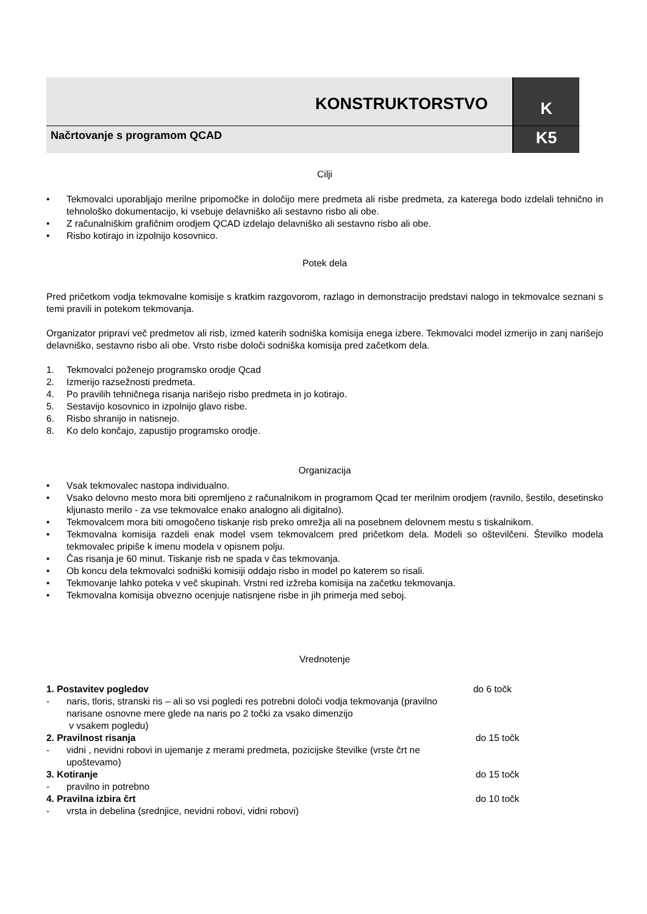KONSTRUKTORSTVO
K
Načrtovanje s programom QCAD
K5
Cilji
• Tekmovalci uporabljajo merilne pripomočke in določijo mere predmeta ali risbe predmeta, za katerega bodo izdelali tehnično in tehnološko dokumentacijo, ki vsebuje delavniško ali sestavno risbo ali obe.
• Z računalniškim grafičnim orodjem QCAD izdelajo delavniško ali sestavno risbo ali obe.
• Risbo kotirajo in izpolnijo kosovnico.
Potek dela
Pred pričetkom vodja tekmovalne komisije s kratkim razgovorom, razlago in demonstracijo predstavi nalogo in tekmovalce seznani s temi pravili in potekom tekmovanja.
Organizator pripravi več predmetov ali risb, izmed katerih sodniška komisija enega izbere. Tekmovalci model izmerijo in zanj narišejo delavniško, sestavno risbo ali obe. Vrsto risbe določi sodniška komisija pred začetkom dela.
1. Tekmovalci poženejo programsko orodje Qcad
2. Izmerijo razsežnosti predmeta.
4. Po pravilih tehničnega risanja narišejo risbo predmeta in jo kotirajo.
5. Sestavijo kosovnico in izpolnijo glavo risbe.
6. Risbo shranijo in natisnejo.
8. Ko delo končajo, zapustijo programsko orodje.
Organizacija
• Vsak tekmovalec nastopa individualno.
• Vsako delovno mesto mora biti opremljeno z računalnikom in programom Qcad ter merilnim orodjem (ravnilo, šestilo, desetinsko kljunasto merilo - za vse tekmovalce enako analogno ali digitalno).
• Tekmovalcem mora biti omogočeno tiskanje risb preko omrežja ali na posebnem delovnem mestu s tiskalnikom.
• Tekmovalna komisija razdeli enak model vsem tekmovalcem pred pričetkom dela. Modeli so oštevilčeni. Številko modela tekmovalec pripiše k imenu modela v opisnem polju.
• Čas risanja je 60 minut. Tiskanje risb ne spada v čas tekmovanja.
• Ob koncu dela tekmovalci sodniški komisiji oddajo risbo in model po katerem so risali.
• Tekmovanje lahko poteka v več skupinah. Vrstni red izžreba komisija na začetku tekmovanja.
• Tekmovalna komisija obvezno ocenjuje natisnjene risbe in jih primerja med seboj.
Vrednotenje
1. Postavitev pogledov do 6 točk
- naris, tloris, stranski ris – ali so vsi pogledi res potrebni določi vodja tekmovanja (pravilno narisane osnovne mere glede na naris po 2 točki za vsako dimenzijo
v vsakem pogledu)
2. Pravilnost risanja do 15 točk
- vidni , nevidni robovi in ujemanje z merami predmeta, pozicijske številke (vrste črt ne upoštevamo)
3. Kotiranje do 15 točk
- pravilno in potrebno
4. Pravilna izbira črt do 10 točk
- vrsta in debelina (srednjice, nevidni robovi, vidni robovi)